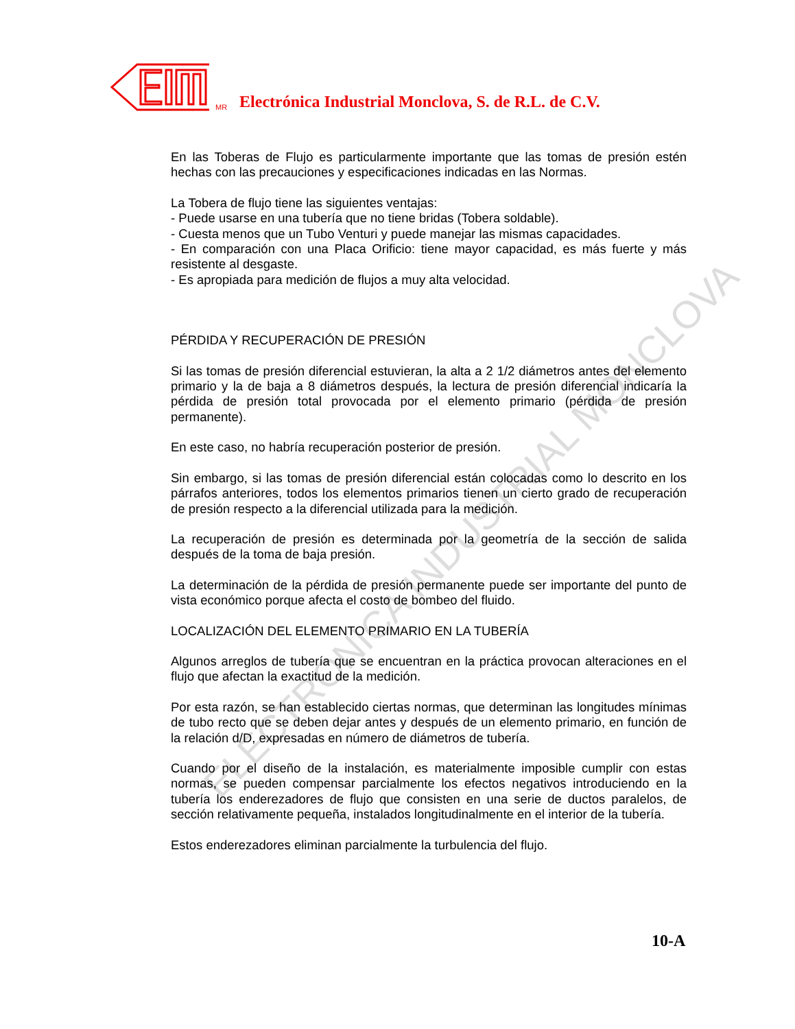ELECTRONICA INDUSTRIAL MONCLOVA
MR Electrónica Industrial Monclova, S. de R.L. de C.V.
En las Toberas de Flujo es particularmente importante que las tomas de presión estén hechas con las precauciones y especificaciones indicadas en las Normas.
La Tobera de flujo tiene las siguientes ventajas:
- Puede usarse en una tubería que no tiene bridas (Tobera soldable).
- Cuesta menos que un Tubo Venturi y puede manejar las mismas capacidades.
- En comparación con una Placa Orificio: tiene mayor capacidad, es más fuerte y más resistente al desgaste.
- Es apropiada para medición de flujos a muy alta velocidad.
PÉRDIDA Y RECUPERACIÓN DE PRESIÓN
Si las tomas de presión diferencial estuvieran, la alta a 2 1/2 diámetros antes del elemento primario y la de baja a 8 diámetros después, la lectura de presión diferencial indicaría la pérdida de presión total provocada por el elemento primario (pérdida de presión permanente).
En este caso, no habría recuperación posterior de presión.
Sin embargo, si las tomas de presión diferencial están colocadas como lo descrito en los párrafos anteriores, todos los elementos primarios tienen un cierto grado de recuperación de presión respecto a la diferencial utilizada para la medición.
La recuperación de presión es determinada por la geometría de la sección de salida después de la toma de baja presión.
La determinación de la pérdida de presión permanente puede ser importante del punto de vista económico porque afecta el costo de bombeo del fluido.
LOCALIZACIÓN DEL ELEMENTO PRIMARIO EN LA TUBERÍA
Algunos arreglos de tubería que se encuentran en la práctica provocan alteraciones en el flujo que afectan la exactitud de la medición.
Por esta razón, se han establecido ciertas normas, que determinan las longitudes mínimas de tubo recto que se deben dejar antes y después de un elemento primario, en función de la relación d/D, expresadas en número de diámetros de tubería.
Cuando por el diseño de la instalación, es materialmente imposible cumplir con estas normas, se pueden compensar parcialmente los efectos negativos introduciendo en la tubería los enderezadores de flujo que consisten en una serie de ductos paralelos, de sección relativamente pequeña, instalados longitudinalmente en el interior de la tubería.
Estos enderezadores eliminan parcialmente la turbulencia del flujo.
10-A